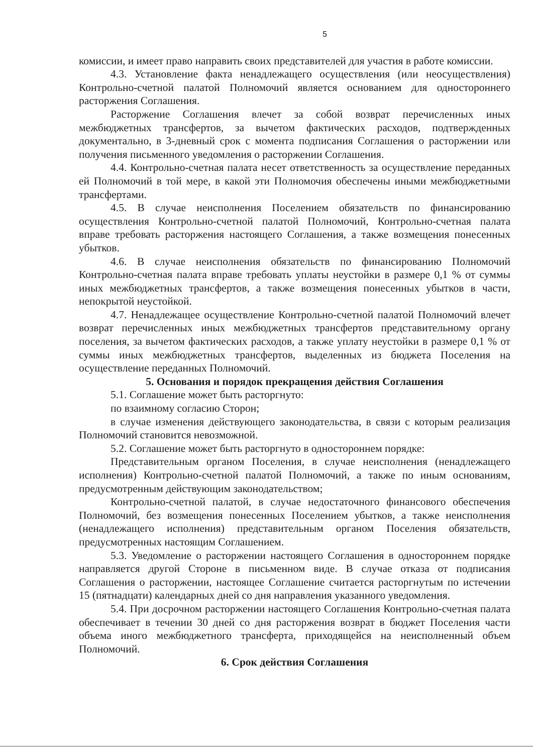5
комиссии, и имеет право направить своих представителей для участия в работе комиссии.
4.3. Установление факта ненадлежащего осуществления (или неосуществления) Контрольно-счетной палатой Полномочий является основанием для одностороннего расторжения Соглашения.
Расторжение Соглашения влечет за собой возврат перечисленных иных межбюджетных трансфертов, за вычетом фактических расходов, подтвержденных документально, в 3-дневный срок с момента подписания Соглашения о расторжении или получения письменного уведомления о расторжении Соглашения.
4.4. Контрольно-счетная палата несет ответственность за осуществление переданных ей Полномочий в той мере, в какой эти Полномочия обеспечены иными межбюджетными трансфертами.
4.5. В случае неисполнения Поселением обязательств по финансированию осуществления Контрольно-счетной палатой Полномочий, Контрольно-счетная палата вправе требовать расторжения настоящего Соглашения, а также возмещения понесенных убытков.
4.6. В случае неисполнения обязательств по финансированию Полномочий Контрольно-счетная палата вправе требовать уплаты неустойки в размере 0,1 % от суммы иных межбюджетных трансфертов, а также возмещения понесенных убытков в части, непокрытой неустойкой.
4.7. Ненадлежащее осуществление Контрольно-счетной палатой Полномочий влечет возврат перечисленных иных межбюджетных трансфертов представительному органу поселения, за вычетом фактических расходов, а также уплату неустойки в размере 0,1 % от суммы иных межбюджетных трансфертов, выделенных из бюджета Поселения на осуществление переданных Полномочий.
5. Основания и порядок прекращения действия Соглашения
5.1. Соглашение может быть расторгнуто:
по взаимному согласию Сторон;
в случае изменения действующего законодательства, в связи с которым реализация Полномочий становится невозможной.
5.2. Соглашение может быть расторгнуто в одностороннем порядке:
Представительным органом Поселения, в случае неисполнения (ненадлежащего исполнения) Контрольно-счетной палатой Полномочий, а также по иным основаниям, предусмотренным действующим законодательством;
Контрольно-счетной палатой, в случае недостаточного финансового обеспечения Полномочий, без возмещения понесенных Поселением убытков, а также неисполнения (ненадлежащего исполнения) представительным органом Поселения обязательств, предусмотренных настоящим Соглашением.
5.3. Уведомление о расторжении настоящего Соглашения в одностороннем порядке направляется другой Стороне в письменном виде. В случае отказа от подписания Соглашения о расторжении, настоящее Соглашение считается расторгнутым по истечении 15 (пятнадцати) календарных дней со дня направления указанного уведомления.
5.4. При досрочном расторжении настоящего Соглашения Контрольно-счетная палата обеспечивает в течении 30 дней со дня расторжения возврат в бюджет Поселения части объема иного межбюджетного трансферта, приходящейся на неисполненный объем Полномочий.
6. Срок действия Соглашения